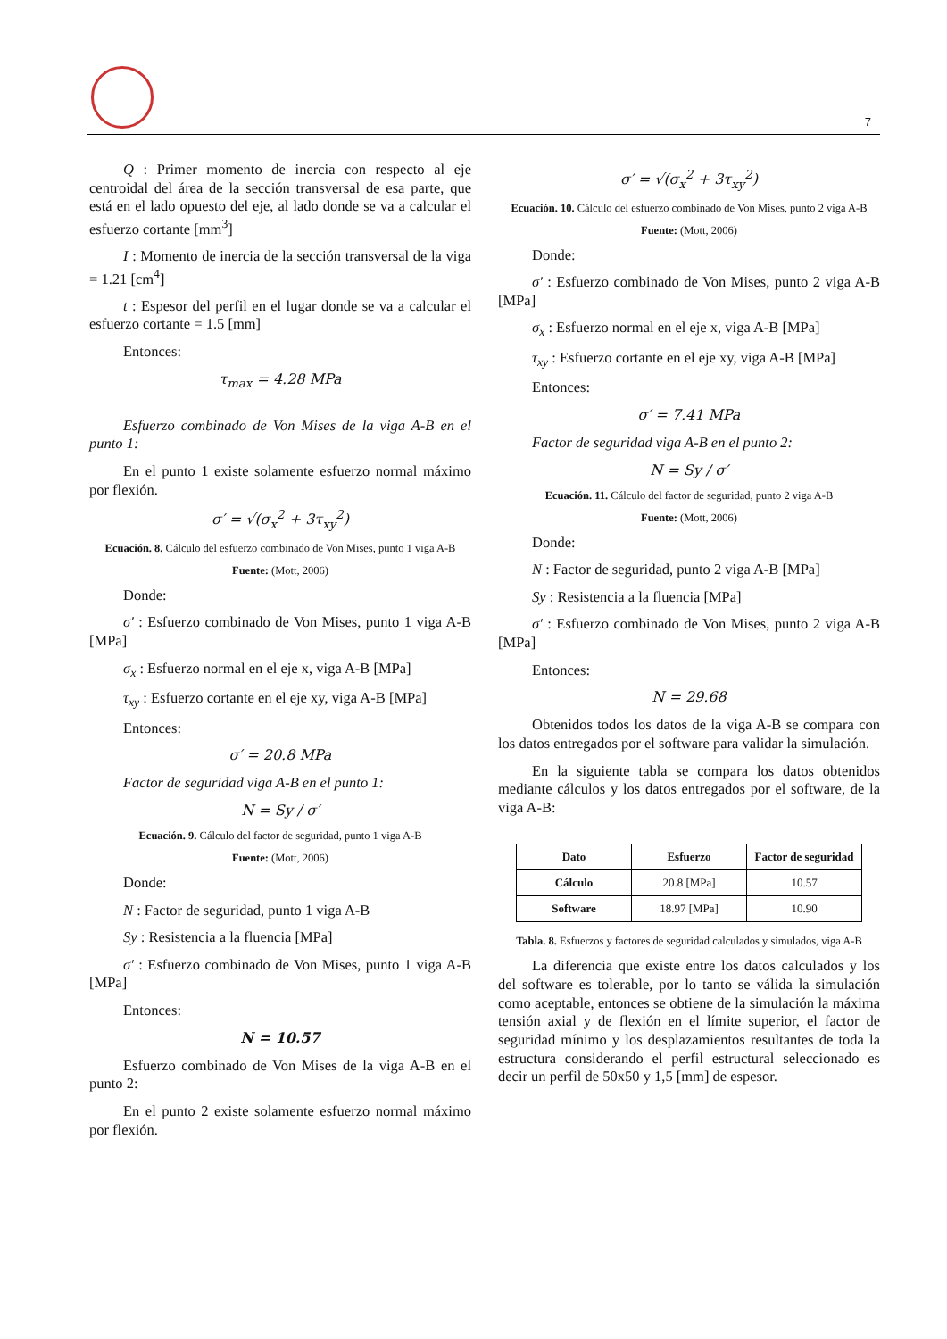7
Q : Primer momento de inercia con respecto al eje centroidal del área de la sección transversal de esa parte, que está en el lado opuesto del eje, al lado donde se va a calcular el esfuerzo cortante [mm<sup>3</sup>]
I : Momento de inercia de la sección transversal de la viga = 1.21 [cm<sup>4</sup>]
t : Espesor del perfil en el lugar donde se va a calcular el esfuerzo cortante = 1.5 [mm]
Entonces:
τ<sub>max</sub> = 4.28 MPa
Esfuerzo combinado de Von Mises de la viga A-B en el punto 1:
En el punto 1 existe solamente esfuerzo normal máximo por flexión.
σ′ = √(σ<sub>x</sub><sup>2</sup> + 3τ<sub>xy</sub><sup>2</sup>)
Ecuación. 8. Cálculo del esfuerzo combinado de Von Mises, punto 1 viga A-B
Fuente: (Mott, 2006)
Donde:
σ′ : Esfuerzo combinado de Von Mises, punto 1 viga A-B [MPa]
σ<sub>x</sub> : Esfuerzo normal en el eje x, viga A-B [MPa]
τ<sub>xy</sub> : Esfuerzo cortante en el eje xy, viga A-B [MPa]
Entonces:
σ′ = 20.8 MPa
Factor de seguridad viga A-B en el punto 1:
N = Sy / σ′
Ecuación. 9. Cálculo del factor de seguridad, punto 1 viga A-B
Fuente: (Mott, 2006)
Donde:
N : Factor de seguridad, punto 1 viga A-B
Sy : Resistencia a la fluencia [MPa]
σ′ : Esfuerzo combinado de Von Mises, punto 1 viga A-B [MPa]
Entonces:
N = 10.57
Esfuerzo combinado de Von Mises de la viga A-B en el punto 2:
En el punto 2 existe solamente esfuerzo normal máximo por flexión.
σ′ = √(σ<sub>x</sub><sup>2</sup> + 3τ<sub>xy</sub><sup>2</sup>)
Ecuación. 10. Cálculo del esfuerzo combinado de Von Mises, punto 2 viga A-B
Fuente: (Mott, 2006)
Donde:
σ′ : Esfuerzo combinado de Von Mises, punto 2 viga A-B [MPa]
σ<sub>x</sub> : Esfuerzo normal en el eje x, viga A-B [MPa]
τ<sub>xy</sub> : Esfuerzo cortante en el eje xy, viga A-B [MPa]
Entonces:
σ′ = 7.41 MPa
Factor de seguridad viga A-B en el punto 2:
N = Sy / σ′
Ecuación. 11. Cálculo del factor de seguridad, punto 2 viga A-B
Fuente: (Mott, 2006)
Donde:
N : Factor de seguridad, punto 2 viga A-B [MPa]
Sy : Resistencia a la fluencia [MPa]
σ′ : Esfuerzo combinado de Von Mises, punto 2 viga A-B [MPa]
Entonces:
N = 29.68
Obtenidos todos los datos de la viga A-B se compara con los datos entregados por el software para validar la simulación.
En la siguiente tabla se compara los datos obtenidos mediante cálculos y los datos entregados por el software, de la viga A-B:
| Dato | Esfuerzo | Factor de seguridad |
| --- | --- | --- |
| Cálculo | 20.8 [MPa] | 10.57 |
| Software | 18.97 [MPa] | 10.90 |
Tabla. 8. Esfuerzos y factores de seguridad calculados y simulados, viga A-B
La diferencia que existe entre los datos calculados y los del software es tolerable, por lo tanto se válida la simulación como aceptable, entonces se obtiene de la simulación la máxima tensión axial y de flexión en el límite superior, el factor de seguridad mínimo y los desplazamientos resultantes de toda la estructura considerando el perfil estructural seleccionado es decir un perfil de 50x50 y 1,5 [mm] de espesor.